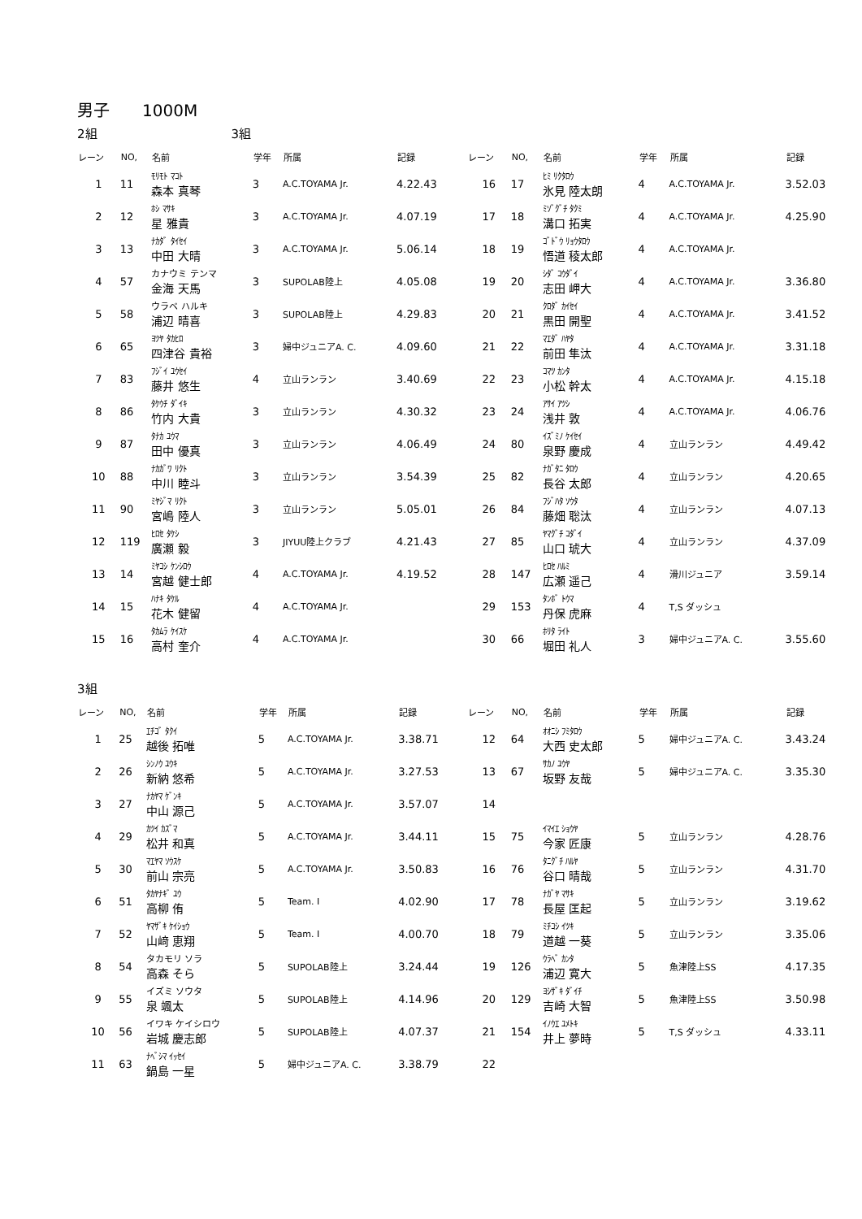男子　　1000M
2組　　　　　　　　　　　3組
| レーン | NO, | 名前 | 学年 | 所属 | 記録 |
| --- | --- | --- | --- | --- | --- |
| 1 | 11 | ﾓﾘﾓﾄ ﾏｺﾄ 森本 真琴 | 3 | A.C.TOYAMA Jr. | 4.22.43 |
| 2 | 12 | ﾎｼ ﾏｻｷ 星 雅貴 | 3 | A.C.TOYAMA Jr. | 4.07.19 |
| 3 | 13 | ﾅｶﾀﾞ ﾀｲｾｲ 中田 大晴 | 3 | A.C.TOYAMA Jr. | 5.06.14 |
| 4 | 57 | カナウミ テンマ 金海 天馬 | 3 | SUPOLAB陸上 | 4.05.08 |
| 5 | 58 | ウラベ ハルキ 浦辺 晴喜 | 3 | SUPOLAB陸上 | 4.29.83 |
| 6 | 65 | ﾖﾂﾔ ﾀｶﾋﾛ 四津谷 貴裕 | 3 | 婦中ジュニアA. C. | 4.09.60 |
| 7 | 83 | ﾌｼﾞｲ ﾕｳｾｲ 藤井 悠生 | 4 | 立山ランラン | 3.40.69 |
| 8 | 86 | ﾀｹｳﾁ ﾀﾞｲｷ 竹内 大貴 | 3 | 立山ランラン | 4.30.32 |
| 9 | 87 | ﾀﾅｶ ﾕｳﾏ 田中 優真 | 3 | 立山ランラン | 4.06.49 |
| 10 | 88 | ﾅｶｶﾞﾜ ﾘｸﾄ 中川 睦斗 | 3 | 立山ランラン | 3.54.39 |
| 11 | 90 | ﾐﾔｼﾞﾏ ﾘｸﾄ 宮嶋 陸人 | 3 | 立山ランラン | 5.05.01 |
| 12 | 119 | ﾋﾛｾ ﾀｹｼ 廣瀬 毅 | 3 | JIYUU陸上クラブ | 4.21.43 |
| 13 | 14 | ﾐﾔｺｼ ｹﾝｼﾛｳ 宮越 健士郎 | 4 | A.C.TOYAMA Jr. | 4.19.52 |
| 14 | 15 | ﾊﾅｷ ﾀｹﾙ 花木 健留 | 4 | A.C.TOYAMA Jr. | |
| 15 | 16 | ﾀｶﾑﾗ ｹｲｽｹ 高村 奎介 | 4 | A.C.TOYAMA Jr. | |
| レーン | NO, | 名前 | 学年 | 所属 | 記録 |
| --- | --- | --- | --- | --- | --- |
| 16 | 17 | ﾋﾐ ﾘｸﾀﾛｳ 氷見 陸太朗 | 4 | A.C.TOYAMA Jr. | 3.52.03 |
| 17 | 18 | ﾐｿﾞｸﾞﾁ ﾀｸﾐ 溝口 拓実 | 4 | A.C.TOYAMA Jr. | 4.25.90 |
| 18 | 19 | ｺﾞﾄﾞｳ ﾘｮｳﾀﾛｳ 悟道 稜太郎 | 4 | A.C.TOYAMA Jr. | |
| 19 | 20 | ｼﾀﾞ ｺｳﾀﾞｲ 志田 岬大 | 4 | A.C.TOYAMA Jr. | 3.36.80 |
| 20 | 21 | ｸﾛﾀﾞ ｶｲｾｲ 黒田 開聖 | 4 | A.C.TOYAMA Jr. | 3.41.52 |
| 21 | 22 | ﾏｴﾀﾞ ﾊﾔﾀ 前田 隼汰 | 4 | A.C.TOYAMA Jr. | 3.31.18 |
| 22 | 23 | ｺﾏﾂ ｶﾝﾀ 小松 幹太 | 4 | A.C.TOYAMA Jr. | 4.15.18 |
| 23 | 24 | ｱｻｲ ｱﾂｼ 浅井 敦 | 4 | A.C.TOYAMA Jr. | 4.06.76 |
| 24 | 80 | ｲｽﾞﾐﾉ ｹｲｾｲ 泉野 慶成 | 4 | 立山ランラン | 4.49.42 |
| 25 | 82 | ﾅｶﾞﾀﾆ ﾀﾛｳ 長谷 太郎 | 4 | 立山ランラン | 4.20.65 |
| 26 | 84 | ﾌｼﾞﾊﾀ ｿｳﾀ 藤畑 聡汰 | 4 | 立山ランラン | 4.07.13 |
| 27 | 85 | ﾔﾏｸﾞﾁ ｺﾀﾞｲ 山口 琥大 | 4 | 立山ランラン | 4.37.09 |
| 28 | 147 | ﾋﾛｾ ﾊﾙﾐ 広瀬 遥己 | 4 | 滑川ジュニア | 3.59.14 |
| 29 | 153 | ﾀﾝﾎﾞ ﾄｳﾏ 丹保 虎麻 | 4 | T,S ダッシュ | |
| 30 | 66 | ﾎﾘﾀ ﾗｲﾄ 堀田 礼人 | 3 | 婦中ジュニアA. C. | 3.55.60 |
3組
| レーン | NO, | 名前 | 学年 | 所属 | 記録 |
| --- | --- | --- | --- | --- | --- |
| 1 | 25 | ｴﾁｺﾞ ﾀｸｲ 越後 拓唯 | 5 | A.C.TOYAMA Jr. | 3.38.71 |
| 2 | 26 | ｼﾝﾉｳ ﾕｳｷ 新納 悠希 | 5 | A.C.TOYAMA Jr. | 3.27.53 |
| 3 | 27 | ﾅｶﾔﾏ ｹﾞﾝｷ 中山 源己 | 5 | A.C.TOYAMA Jr. | 3.57.07 |
| 4 | 29 | ｶﾂｲ ｶｽﾞﾏ 松井 和真 | 5 | A.C.TOYAMA Jr. | 3.44.11 |
| 5 | 30 | ﾏｴﾔﾏ ｿｳｽｹ 前山 宗亮 | 5 | A.C.TOYAMA Jr. | 3.50.83 |
| 6 | 51 | ﾀｶﾔﾅｷﾞ ﾕｳ 高柳 侑 | 5 | Team. I | 4.02.90 |
| 7 | 52 | ﾔﾏｻﾞｷ ｹｲｼｮｳ 山﨑 恵翔 | 5 | Team. I | 4.00.70 |
| 8 | 54 | タカモリ ソラ 高森 そら | 5 | SUPOLAB陸上 | 3.24.44 |
| 9 | 55 | イズミ ソウタ 泉 颯太 | 5 | SUPOLAB陸上 | 4.14.96 |
| 10 | 56 | イワキ ケイシロウ 岩城 慶志郎 | 5 | SUPOLAB陸上 | 4.07.37 |
| 11 | 63 | ﾅﾍﾞｼﾏ ｲｯｾｲ 鍋島 一星 | 5 | 婦中ジュニアA. C. | 3.38.79 |
| レーン | NO, | 名前 | 学年 | 所属 | 記録 |
| --- | --- | --- | --- | --- | --- |
| 12 | 64 | ｵｵﾆｼ ﾌﾐﾀﾛｳ 大西 史太郎 | 5 | 婦中ジュニアA. C. | 3.43.24 |
| 13 | 67 | ｻｶﾉ ﾕｳﾔ 坂野 友哉 | 5 | 婦中ジュニアA. C. | 3.35.30 |
| 14 | | | | | |
| 15 | 75 | ｲﾏｲｴ ｼｮｳﾔ 今家 匠康 | 5 | 立山ランラン | 4.28.76 |
| 16 | 76 | ﾀﾆｸﾞﾁ ﾊﾙﾔ 谷口 晴哉 | 5 | 立山ランラン | 4.31.70 |
| 17 | 78 | ﾅｶﾞﾔ ﾏｻｷ 長屋 匡起 | 5 | 立山ランラン | 3.19.62 |
| 18 | 79 | ﾐﾁｺｼ ｲﾂｷ 道越 一葵 | 5 | 立山ランラン | 3.35.06 |
| 19 | 126 | ｳﾗﾍﾞ ｶﾝﾀ 浦辺 寛大 | 5 | 魚津陸上SS | 4.17.35 |
| 20 | 129 | ﾖｼｻﾞｷ ﾀﾞｲﾁ 吉崎 大智 | 5 | 魚津陸上SS | 3.50.98 |
| 21 | 154 | ｲﾉｳｴ ﾕﾒﾄｷ 井上 夢時 | 5 | T,S ダッシュ | 4.33.11 |
| 22 | | | | | |